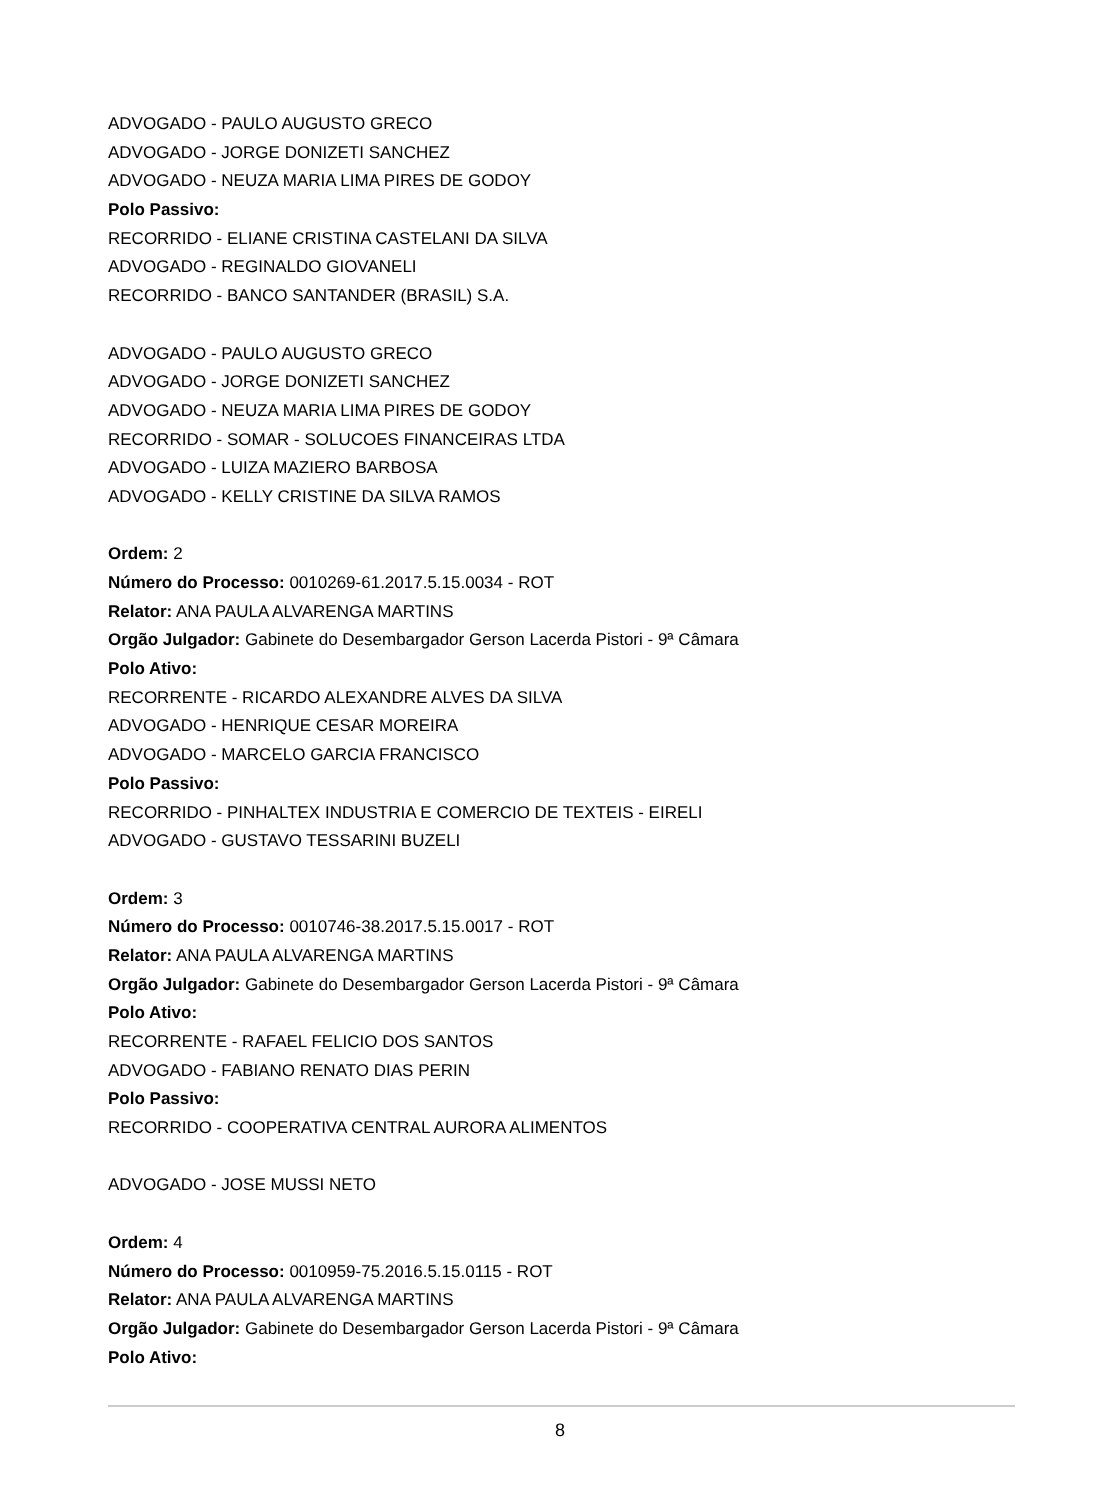ADVOGADO - PAULO AUGUSTO GRECO
ADVOGADO - JORGE DONIZETI SANCHEZ
ADVOGADO - NEUZA MARIA LIMA PIRES DE GODOY
Polo Passivo:
RECORRIDO - ELIANE CRISTINA CASTELANI DA SILVA
ADVOGADO - REGINALDO GIOVANELI
RECORRIDO - BANCO SANTANDER (BRASIL) S.A.
ADVOGADO - PAULO AUGUSTO GRECO
ADVOGADO - JORGE DONIZETI SANCHEZ
ADVOGADO - NEUZA MARIA LIMA PIRES DE GODOY
RECORRIDO - SOMAR - SOLUCOES FINANCEIRAS LTDA
ADVOGADO - LUIZA MAZIERO BARBOSA
ADVOGADO - KELLY CRISTINE DA SILVA RAMOS
Ordem: 2
Número do Processo: 0010269-61.2017.5.15.0034 - ROT
Relator: ANA PAULA ALVARENGA MARTINS
Orgão Julgador: Gabinete do Desembargador Gerson Lacerda Pistori - 9ª Câmara
Polo Ativo:
RECORRENTE - RICARDO ALEXANDRE ALVES DA SILVA
ADVOGADO - HENRIQUE CESAR MOREIRA
ADVOGADO - MARCELO GARCIA FRANCISCO
Polo Passivo:
RECORRIDO - PINHALTEX INDUSTRIA E COMERCIO DE TEXTEIS - EIRELI
ADVOGADO - GUSTAVO TESSARINI BUZELI
Ordem: 3
Número do Processo: 0010746-38.2017.5.15.0017 - ROT
Relator: ANA PAULA ALVARENGA MARTINS
Orgão Julgador: Gabinete do Desembargador Gerson Lacerda Pistori - 9ª Câmara
Polo Ativo:
RECORRENTE - RAFAEL FELICIO DOS SANTOS
ADVOGADO - FABIANO RENATO DIAS PERIN
Polo Passivo:
RECORRIDO - COOPERATIVA CENTRAL AURORA ALIMENTOS
ADVOGADO - JOSE MUSSI NETO
Ordem: 4
Número do Processo: 0010959-75.2016.5.15.0115 - ROT
Relator: ANA PAULA ALVARENGA MARTINS
Orgão Julgador: Gabinete do Desembargador Gerson Lacerda Pistori - 9ª Câmara
Polo Ativo:
8